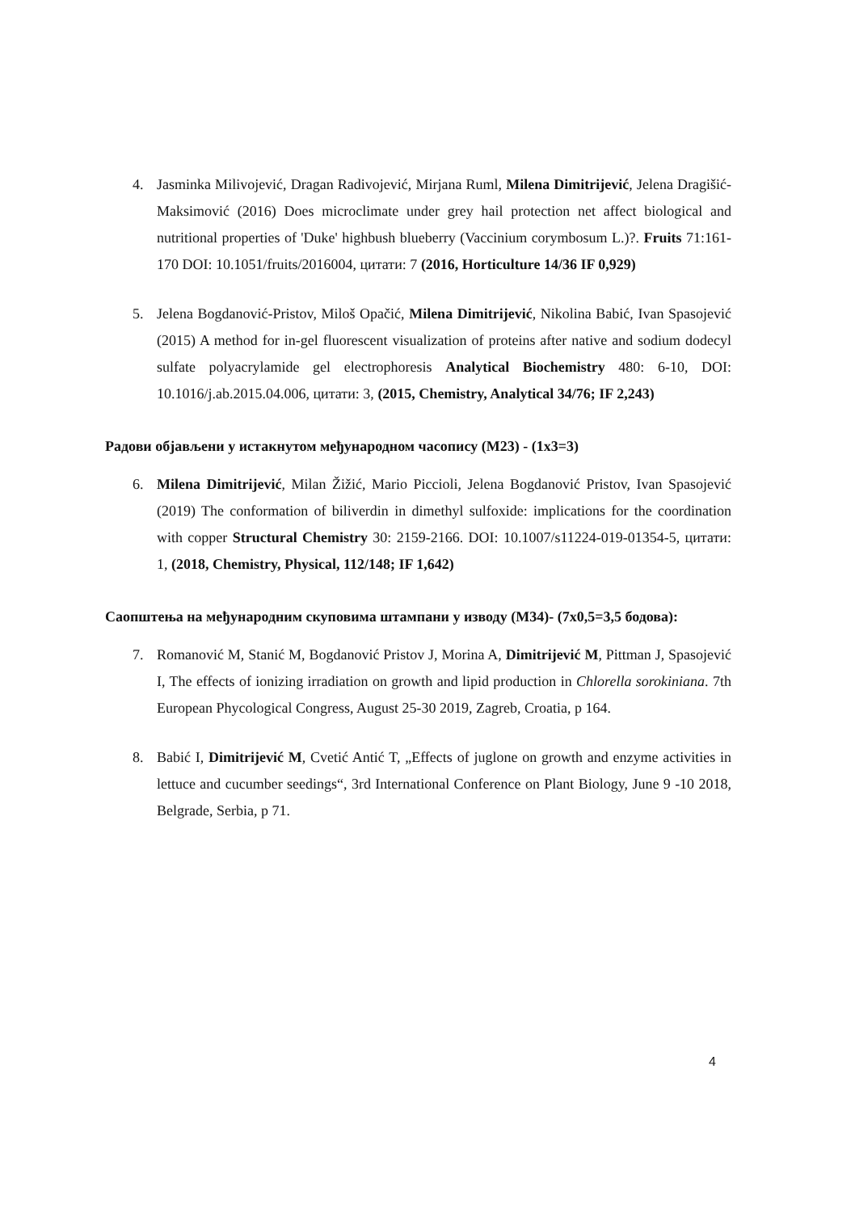4. Jasminka Milivojević, Dragan Radivojević, Mirjana Ruml, Milena Dimitrijević, Jelena Dragišić-Maksimović (2016) Does microclimate under grey hail protection net affect biological and nutritional properties of 'Duke' highbush blueberry (Vaccinium corymbosum L.)?. Fruits 71:161-170 DOI: 10.1051/fruits/2016004, цитати: 7 (2016, Horticulture 14/36 IF 0,929)
5. Jelena Bogdanović-Pristov, Miloš Opačić, Milena Dimitrijević, Nikolina Babić, Ivan Spasojević (2015) A method for in-gel fluorescent visualization of proteins after native and sodium dodecyl sulfate polyacrylamide gel electrophoresis Analytical Biochemistry 480: 6-10, DOI: 10.1016/j.ab.2015.04.006, цитати: 3, (2015, Chemistry, Analytical 34/76; IF 2,243)
Радови објављени у истакнутом међународном часопису (M23) - (1x3=3)
6. Milena Dimitrijević, Milan Žižić, Mario Piccioli, Jelena Bogdanović Pristov, Ivan Spasojević (2019) The conformation of biliverdin in dimethyl sulfoxide: implications for the coordination with copper Structural Chemistry 30: 2159-2166. DOI: 10.1007/s11224-019-01354-5, цитати: 1, (2018, Chemistry, Physical, 112/148; IF 1,642)
Саопштења на међународним скуповима штампани у изводу (M34)- (7x0,5=3,5 бодова):
7. Romanović M, Stanić M, Bogdanović Pristov J, Morina A, Dimitrijević M, Pittman J, Spasojević I, The effects of ionizing irradiation on growth and lipid production in Chlorella sorokiniana. 7th European Phycological Congress, August 25-30 2019, Zagreb, Croatia, p 164.
8. Babić I, Dimitrijević M, Cvetić Antić T, „Effects of juglone on growth and enzyme activities in lettuce and cucumber seedings“, 3rd International Conference on Plant Biology, June 9 -10 2018, Belgrade, Serbia, p 71.
4